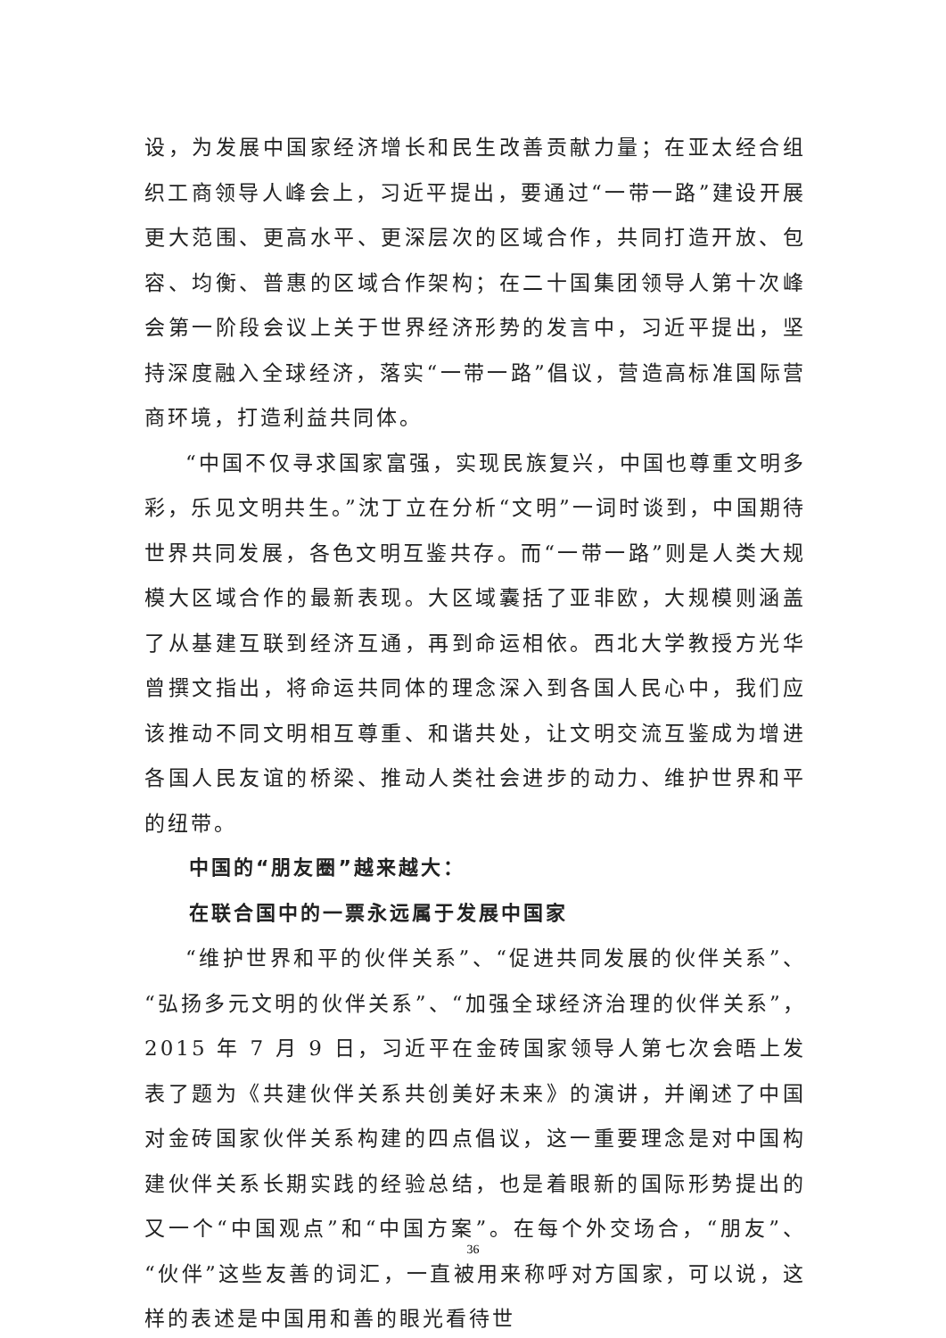设，为发展中国家经济增长和民生改善贡献力量；在亚太经合组织工商领导人峰会上，习近平提出，要通过“一带一路”建设开展更大范围、更高水平、更深层次的区域合作，共同打造开放、包容、均衡、普惠的区域合作架构；在二十国集团领导人第十次峰会第一阶段会议上关于世界经济形势的发言中，习近平提出，坚持深度融入全球经济，落实“一带一路”倡议，营造高标准国际营商环境，打造利益共同体。
“中国不仅寻求国家富强，实现民族复兴，中国也尊重文明多彩，乐见文明共生。”沈丁立在分析“文明”一词时谈到，中国期待世界共同发展，各色文明互鉴共存。而“一带一路”则是人类大规模大区域合作的最新表现。大区域囊括了亚非欧，大规模则涵盖了从基建互联到经济互通，再到命运相依。西北大学教授方光华曾撰文指出，将命运共同体的理念深入到各国人民心中，我们应该推动不同文明相互尊重、和谐共处，让文明交流互鉴成为增进各国人民友谊的桥梁、推动人类社会进步的动力、维护世界和平的纽带。
中国的“朋友圈”越来越大：
在联合国中的一票永远属于发展中国家
“维护世界和平的伙伴关系”、“促进共同发展的伙伴关系”、“弘扬多元文明的伙伴关系”、“加强全球经济治理的伙伴关系”，2015 年 7 月 9 日，习近平在金砖国家领导人第七次会晤上发表了题为《共建伙伴关系共创美好未来》的演讲，并阐述了中国对金砖国家伙伴关系构建的四点倡议，这一重要理念是对中国构建伙伴关系长期实践的经验总结，也是着眼新的国际形势提出的又一个“中国观点”和“中国方案”。在每个外交场合，“朋友”、“伙伴”这些友善的词汇，一直被用来称呼对方国家，可以说，这样的表述是中国用和善的眼光看待世
36